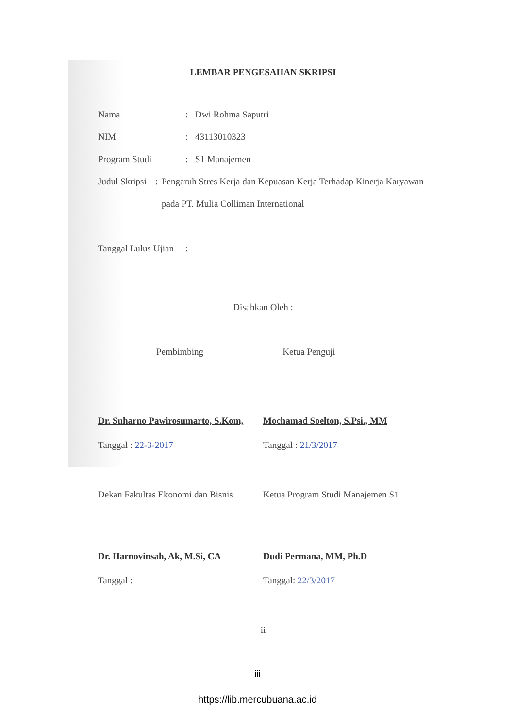LEMBAR PENGESAHAN SKRIPSI
Nama : Dwi Rohma Saputri
NIM : 43113010323
Program Studi : S1 Manajemen
Judul Skripsi :
Pengaruh Stres Kerja dan Kepuasan Kerja Terhadap Kinerja Karyawan pada PT. Mulia Colliman International
Tanggal Lulus Ujian
:
Disahkan Oleh :
Pembimbing Ketua Penguji
Dr. Suharno Pawirosumarto, S.Kom,
Mochamad Soelton, S.Psi., MM
Tanggal : 22-3-2017 Tanggal : 21/3/2017
Dekan Fakultas Ekonomi dan Bisnis
Ketua Program Studi Manajemen S1
Dr. Harnovinsah, Ak, M.Si, CA Dudi Permana, MM, Ph.D
Tanggal : Tanggal: 22/3/2017
ii
iii
https://lib.mercubuana.ac.id